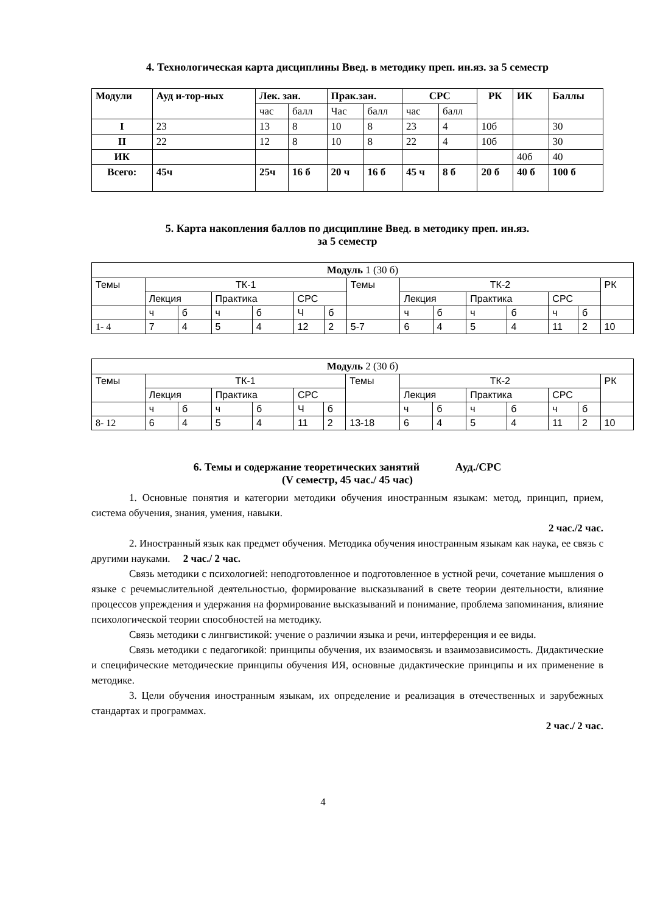4. Технологическая карта дисциплины Введ. в методику преп. ин.яз. за 5 семестр
| Модули | Ауд и-тор-ных | Лек. зан. | | Прак.зан. | | СРС | | РК | ИК | Баллы |
| --- | --- | --- | --- | --- | --- | --- | --- | --- | --- | --- |
| | | час | балл | Час | балл | час | балл | | | |
| I | 23 | 13 | 8 | 10 | 8 | 23 | 4 | 10б | | 30 |
| II | 22 | 12 | 8 | 10 | 8 | 22 | 4 | 10б | | 30 |
| ИК | | | | | | | | | 40б | 40 |
| Всего: | 45ч | 25ч | 16 б | 20 ч | 16 б | 45 ч | 8 б | 20 б | 40 б | 100 б |
5. Карта накопления баллов по дисциплине Введ. в методику преп. ин.яз.
за 5 семестр
| Модуль 1 (30 б) | | | | | | | | | | | | | | |
| Темы | ТК-1 | | | | | | Темы | ТК-2 | | | | | | РК |
| | Лекция | | Практика | | СРС | | | Лекция | | Практика | | СРС | | |
| | ч | б | ч | б | Ч | б | | ч | б | ч | б | ч | б | |
| 1- 4 | 7 | 4 | 5 | 4 | 12 | 2 | 5-7 | 6 | 4 | 5 | 4 | 11 | 2 | 10 |
| Модуль 2 (30 б) | | | | | | | | | | | | | | |
| Темы | ТК-1 | | | | | | Темы | ТК-2 | | | | | | РК |
| | Лекция | | Практика | | СРС | | | Лекция | | Практика | | СРС | | |
| | ч | б | ч | б | Ч | б | | ч | б | ч | б | ч | б | |
| 8- 12 | 6 | 4 | 5 | 4 | 11 | 2 | 13-18 | 6 | 4 | 5 | 4 | 11 | 2 | 10 |
6. Темы и содержание теоретических занятий Ауд./СРС
(V семестр, 45 час./ 45 час)
1. Основные понятия и категории методики обучения иностранным языкам: метод, принцип, прием, система обучения, знания, умения, навыки.
2 час./2 час.
2. Иностранный язык как предмет обучения. Методика обучения иностранным языкам как наука, ее связь с другими науками. 2 час./ 2 час.
Связь методики с психологией: неподготовленное и подготовленное в устной речи, сочетание мышления о языке с речемыслительной деятельностью, формирование высказываний в свете теории деятельности, влияние процессов упреждения и удержания на формирование высказываний и понимание, проблема запоминания, влияние психологической теории способностей на методику.
Связь методики с лингвистикой: учение о различии языка и речи, интерференция и ее виды.
Связь методики с педагогикой: принципы обучения, их взаимосвязь и взаимозависимость. Дидактические и специфические методические принципы обучения ИЯ, основные дидактические принципы и их применение в методике.
3. Цели обучения иностранным языкам, их определение и реализация в отечественных и зарубежных стандартах и программах.
2 час./ 2 час.
4